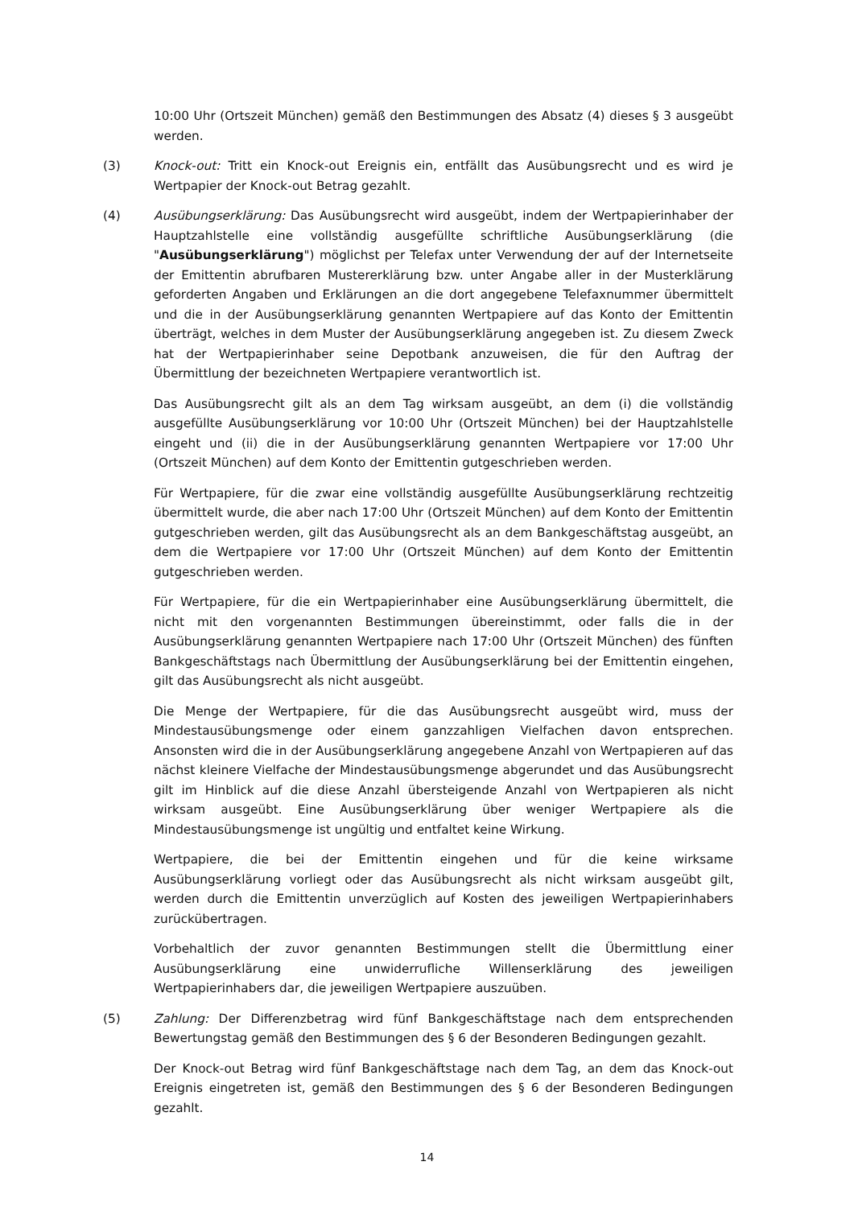10:00 Uhr (Ortszeit München) gemäß den Bestimmungen des Absatz (4) dieses § 3 ausgeübt werden.
(3) Knock-out: Tritt ein Knock-out Ereignis ein, entfällt das Ausübungsrecht und es wird je Wertpapier der Knock-out Betrag gezahlt.
(4) Ausübungserklärung: Das Ausübungsrecht wird ausgeübt, indem der Wertpapierinhaber der Hauptzahlstelle eine vollständig ausgefüllte schriftliche Ausübungserklärung (die "Ausübungserklärung") möglichst per Telefax unter Verwendung der auf der Internetseite der Emittentin abrufbaren Mustererklärung bzw. unter Angabe aller in der Musterklärung geforderten Angaben und Erklärungen an die dort angegebene Telefaxnummer übermittelt und die in der Ausübungserklärung genannten Wertpapiere auf das Konto der Emittentin überträgt, welches in dem Muster der Ausübungserklärung angegeben ist. Zu diesem Zweck hat der Wertpapierinhaber seine Depotbank anzuweisen, die für den Auftrag der Übermittlung der bezeichneten Wertpapiere verantwortlich ist.
Das Ausübungsrecht gilt als an dem Tag wirksam ausgeübt, an dem (i) die vollständig ausgefüllte Ausübungserklärung vor 10:00 Uhr (Ortszeit München) bei der Hauptzahlstelle eingeht und (ii) die in der Ausübungserklärung genannten Wertpapiere vor 17:00 Uhr (Ortszeit München) auf dem Konto der Emittentin gutgeschrieben werden.
Für Wertpapiere, für die zwar eine vollständig ausgefüllte Ausübungserklärung rechtzeitig übermittelt wurde, die aber nach 17:00 Uhr (Ortszeit München) auf dem Konto der Emittentin gutgeschrieben werden, gilt das Ausübungsrecht als an dem Bankgeschäftstag ausgeübt, an dem die Wertpapiere vor 17:00 Uhr (Ortszeit München) auf dem Konto der Emittentin gutgeschrieben werden.
Für Wertpapiere, für die ein Wertpapierinhaber eine Ausübungserklärung übermittelt, die nicht mit den vorgenannten Bestimmungen übereinstimmt, oder falls die in der Ausübungserklärung genannten Wertpapiere nach 17:00 Uhr (Ortszeit München) des fünften Bankgeschäftstags nach Übermittlung der Ausübungserklärung bei der Emittentin eingehen, gilt das Ausübungsrecht als nicht ausgeübt.
Die Menge der Wertpapiere, für die das Ausübungsrecht ausgeübt wird, muss der Mindestausübungsmenge oder einem ganzzahligen Vielfachen davon entsprechen. Ansonsten wird die in der Ausübungserklärung angegebene Anzahl von Wertpapieren auf das nächst kleinere Vielfache der Mindestausübungsmenge abgerundet und das Ausübungsrecht gilt im Hinblick auf die diese Anzahl übersteigende Anzahl von Wertpapieren als nicht wirksam ausgeübt. Eine Ausübungserklärung über weniger Wertpapiere als die Mindestausübungsmenge ist ungültig und entfaltet keine Wirkung.
Wertpapiere, die bei der Emittentin eingehen und für die keine wirksame Ausübungserklärung vorliegt oder das Ausübungsrecht als nicht wirksam ausgeübt gilt, werden durch die Emittentin unverzüglich auf Kosten des jeweiligen Wertpapierinhabers zurückübertragen.
Vorbehaltlich der zuvor genannten Bestimmungen stellt die Übermittlung einer Ausübungserklärung eine unwiderrufliche Willenserklärung des jeweiligen Wertpapierinhabers dar, die jeweiligen Wertpapiere auszuüben.
(5) Zahlung: Der Differenzbetrag wird fünf Bankgeschäftstage nach dem entsprechenden Bewertungstag gemäß den Bestimmungen des § 6 der Besonderen Bedingungen gezahlt.
Der Knock-out Betrag wird fünf Bankgeschäftstage nach dem Tag, an dem das Knock-out Ereignis eingetreten ist, gemäß den Bestimmungen des § 6 der Besonderen Bedingungen gezahlt.
14